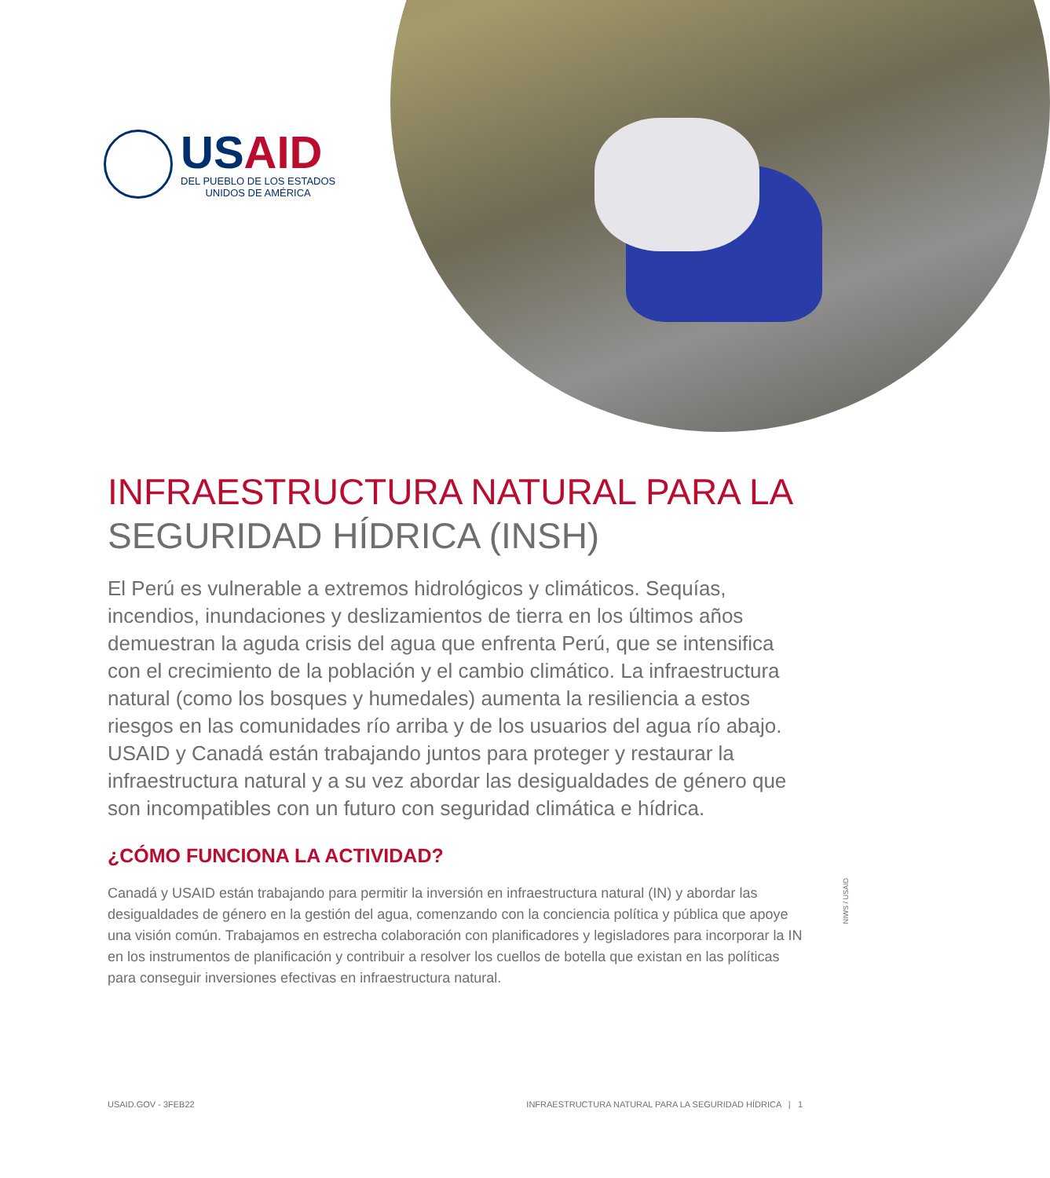USAID
DEL PUEBLO DE LOS ESTADOS
UNIDOS DE AMÉRICA
INFRAESTRUCTURA NATURAL PARA LA
SEGURIDAD HÍDRICA (INSH)
El Perú es vulnerable a extremos hidrológicos y climáticos. Sequías, incendios, inundaciones y deslizamientos de tierra en los últimos años demuestran la aguda crisis del agua que enfrenta Perú, que se intensifica con el crecimiento de la población y el cambio climático. La infraestructura natural (como los bosques y humedales) aumenta la resiliencia a estos riesgos en las comunidades río arriba y de los usuarios del agua río abajo. USAID y Canadá están trabajando juntos para proteger y restaurar la infraestructura natural y a su vez abordar las desigualdades de género que son incompatibles con un futuro con seguridad climática e hídrica.
¿CÓMO FUNCIONA LA ACTIVIDAD?
Canadá y USAID están trabajando para permitir la inversión en infraestructura natural (IN) y abordar las desigualdades de género en la gestión del agua, comenzando con la conciencia política y pública que apoye una visión común. Trabajamos en estrecha colaboración con planificadores y legisladores para incorporar la IN en los instrumentos de planificación y contribuir a resolver los cuellos de botella que existan en las políticas para conseguir inversiones efectivas en infraestructura natural.
NIWS / USAID
USAID.GOV - 3FEB22 INFRAESTRUCTURA NATURAL PARA LA SEGURIDAD HÍDRICA | 1